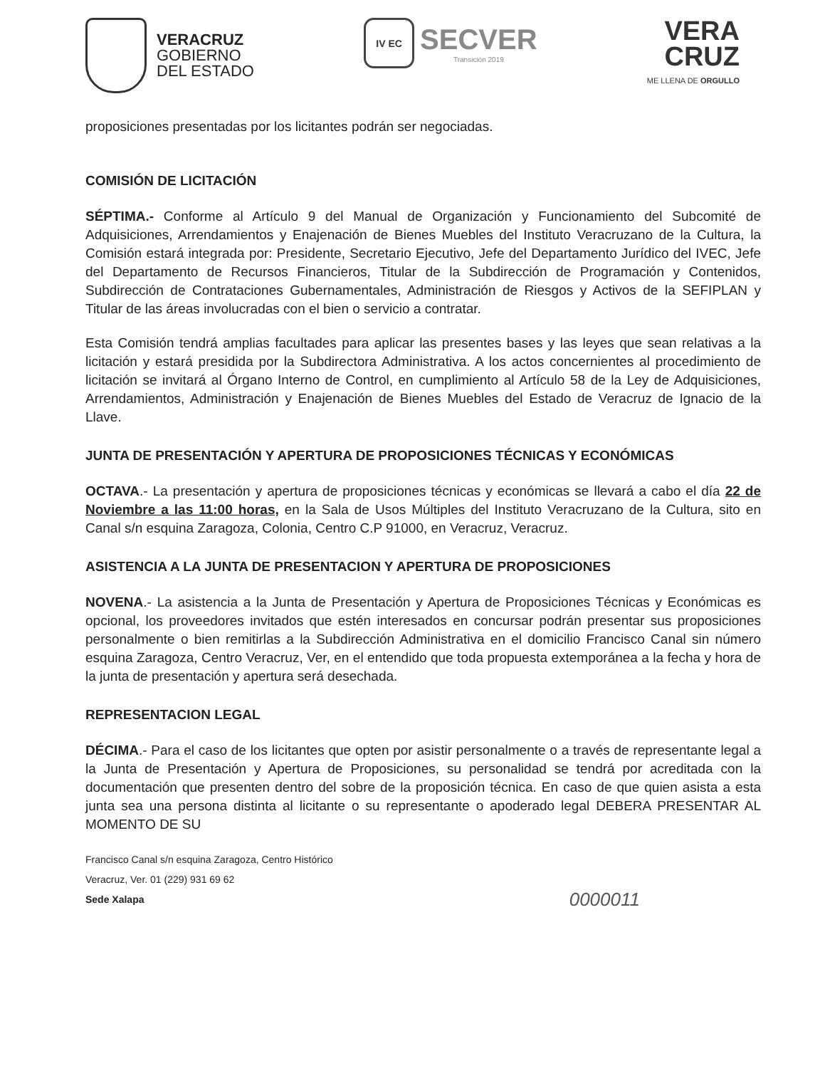VERACRUZ
GOBIERNO
DEL ESTADO
IV EC
SECVER
Transición 2019
VERA
CRUZ
ME LLENA DE ORGULLO
proposiciones presentadas por los licitantes podrán ser negociadas.
COMISIÓN DE LICITACIÓN
SÉPTIMA.- Conforme al Artículo 9 del Manual de Organización y Funcionamiento del Subcomité de Adquisiciones, Arrendamientos y Enajenación de Bienes Muebles del Instituto Veracruzano de la Cultura, la Comisión estará integrada por: Presidente, Secretario Ejecutivo, Jefe del Departamento Jurídico del IVEC, Jefe del Departamento de Recursos Financieros, Titular de la Subdirección de Programación y Contenidos, Subdirección de Contrataciones Gubernamentales, Administración de Riesgos y Activos de la SEFIPLAN y Titular de las áreas involucradas con el bien o servicio a contratar.
Esta Comisión tendrá amplias facultades para aplicar las presentes bases y las leyes que sean relativas a la licitación y estará presidida por la Subdirectora Administrativa. A los actos concernientes al procedimiento de licitación se invitará al Órgano Interno de Control, en cumplimiento al Artículo 58 de la Ley de Adquisiciones, Arrendamientos, Administración y Enajenación de Bienes Muebles del Estado de Veracruz de Ignacio de la Llave.
JUNTA DE PRESENTACIÓN Y APERTURA DE PROPOSICIONES TÉCNICAS Y ECONÓMICAS
OCTAVA.- La presentación y apertura de proposiciones técnicas y económicas se llevará a cabo el día 22 de Noviembre a las 11:00 horas, en la Sala de Usos Múltiples del Instituto Veracruzano de la Cultura, sito en Canal s/n esquina Zaragoza, Colonia, Centro C.P 91000, en Veracruz, Veracruz.
ASISTENCIA A LA JUNTA DE PRESENTACION Y APERTURA DE PROPOSICIONES
NOVENA.- La asistencia a la Junta de Presentación y Apertura de Proposiciones Técnicas y Económicas es opcional, los proveedores invitados que estén interesados en concursar podrán presentar sus proposiciones personalmente o bien remitirlas a la Subdirección Administrativa en el domicilio Francisco Canal sin número esquina Zaragoza, Centro Veracruz, Ver, en el entendido que toda propuesta extemporánea a la fecha y hora de la junta de presentación y apertura será desechada.
REPRESENTACION LEGAL
DÉCIMA.- Para el caso de los licitantes que opten por asistir personalmente o a través de representante legal a la Junta de Presentación y Apertura de Proposiciones, su personalidad se tendrá por acreditada con la documentación que presenten dentro del sobre de la proposición técnica. En caso de que quien asista a esta junta sea una persona distinta al licitante o su representante o apoderado legal DEBERA PRESENTAR AL MOMENTO DE SU
Francisco Canal s/n esquina Zaragoza, Centro Histórico
Veracruz, Ver. 01 (229) 931 69 62
Sede Xalapa
0000011